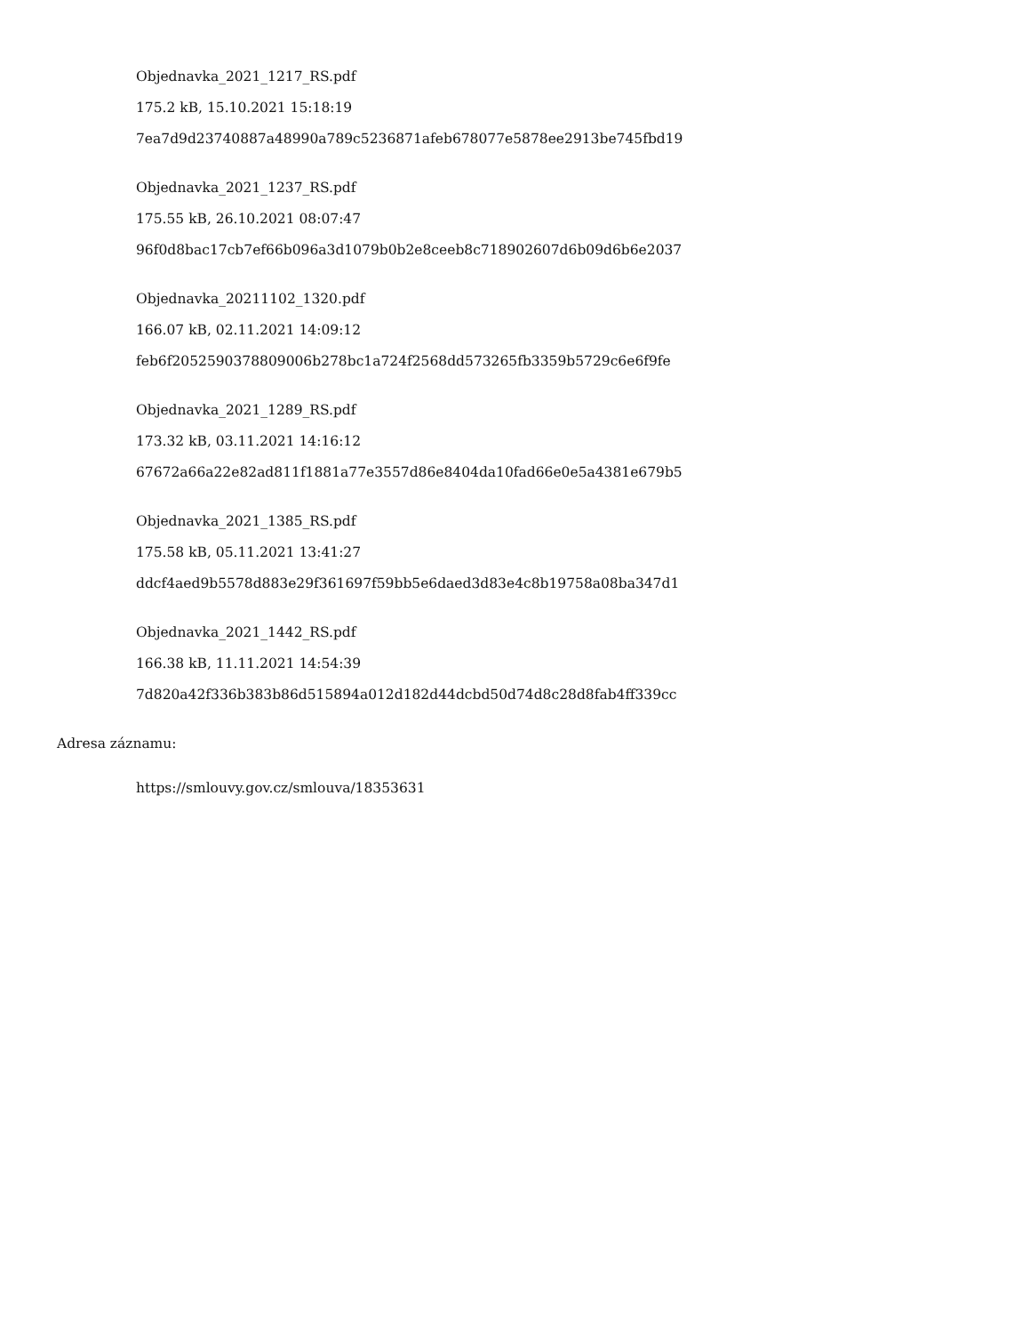Objednavka_2021_1217_RS.pdf
175.2 kB, 15.10.2021 15:18:19
7ea7d9d23740887a48990a789c5236871afeb678077e5878ee2913be745fbd19
Objednavka_2021_1237_RS.pdf
175.55 kB, 26.10.2021 08:07:47
96f0d8bac17cb7ef66b096a3d1079b0b2e8ceeb8c718902607d6b09d6b6e2037
Objednavka_20211102_1320.pdf
166.07 kB, 02.11.2021 14:09:12
feb6f2052590378809006b278bc1a724f2568dd573265fb3359b5729c6e6f9fe
Objednavka_2021_1289_RS.pdf
173.32 kB, 03.11.2021 14:16:12
67672a66a22e82ad811f1881a77e3557d86e8404da10fad66e0e5a4381e679b5
Objednavka_2021_1385_RS.pdf
175.58 kB, 05.11.2021 13:41:27
ddcf4aed9b5578d883e29f361697f59bb5e6daed3d83e4c8b19758a08ba347d1
Objednavka_2021_1442_RS.pdf
166.38 kB, 11.11.2021 14:54:39
7d820a42f336b383b86d515894a012d182d44dcbd50d74d8c28d8fab4ff339cc
Adresa záznamu:
https://smlouvy.gov.cz/smlouva/18353631